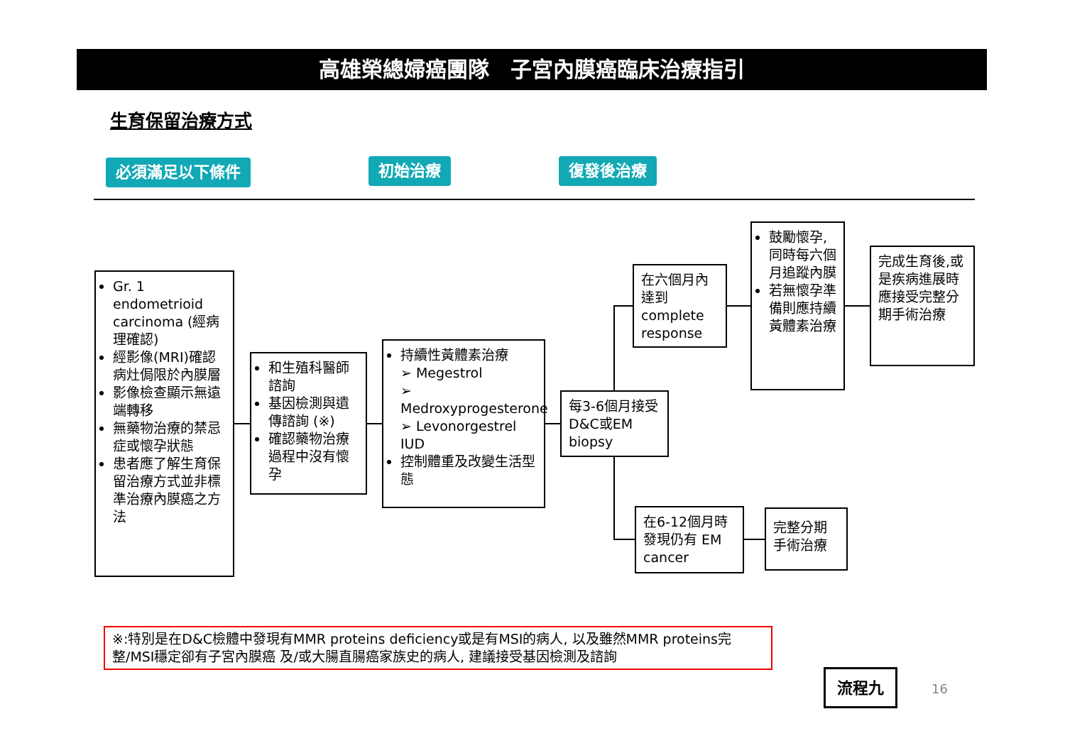高雄榮總婦癌團隊　子宮內膜癌臨床治療指引
生育保留治療方式
必須滿足以下條件 初始治療 復發後治療
Gr. 1 endometrioid carcinoma (經病理確認)
經影像(MRI)確認病灶侷限於內膜層
影像檢查顯示無遠端轉移
無藥物治療的禁忌症或懷孕狀態
患者應了解生育保留治療方式並非標準治療內膜癌之方法
和生殖科醫師諮詢
基因檢測與遺傳諮詢 (※)
確認藥物治療過程中沒有懷孕
持續性黃體素治療
➢ Megestrol
➢ Medroxyprogesterone
➢ Levonorgestrel IUD
控制體重及改變生活型態
每3-6個月接受D&C或EM biopsy
在六個月內達到 complete response
鼓勵懷孕,同時每六個月追蹤內膜
若無懷孕準備則應持續黃體素治療
完成生育後,或是疾病進展時應接受完整分期手術治療
在6-12個月時發現仍有 EM cancer
完整分期手術治療
※:特別是在D&C檢體中發現有MMR proteins deficiency或是有MSI的病人, 以及雖然MMR proteins完整/MSI穩定卻有子宮內膜癌 及/或大腸直腸癌家族史的病人, 建議接受基因檢測及諮詢
流程九
16